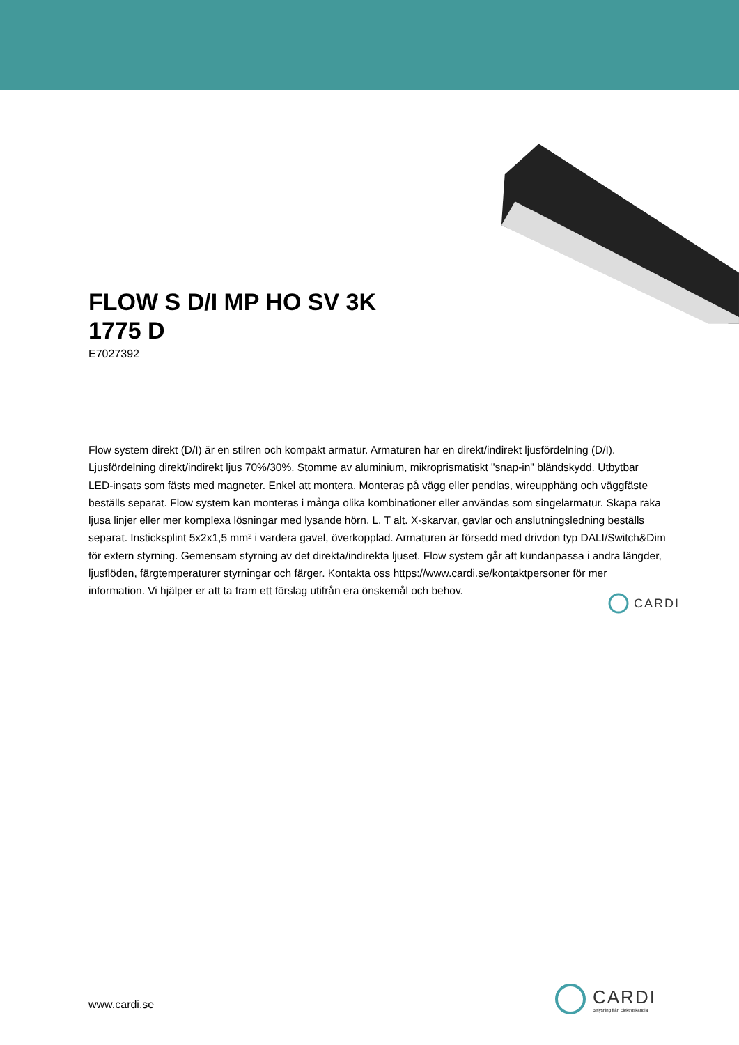FLOW S D/I MP HO SV 3K 1775 D
E7027392
Flow system direkt (D/I) är en stilren och kompakt armatur. Armaturen har en direkt/indirekt ljusfördelning (D/I). Ljusfördelning direkt/indirekt ljus 70%/30%. Stomme av aluminium, mikroprismatiskt "snap-in" bländskydd. Utbytbar LED-insats som fästs med magneter. Enkel att montera. Monteras på vägg eller pendlas, wireupphäng och väggfäste beställs separat. Flow system kan monteras i många olika kombinationer eller användas som singelarmatur. Skapa raka ljusa linjer eller mer komplexa lösningar med lysande hörn. L, T alt. X-skarvar, gavlar och anslutningsledning beställs separat. Insticksplint 5x2x1,5 mm² i vardera gavel, överkopplad. Armaturen är försedd med drivdon typ DALI/Switch&Dim för extern styrning. Gemensam styrning av det direkta/indirekta ljuset. Flow system går att kundanpassa i andra längder, ljusflöden, färgtemperaturer styrningar och färger. Kontakta oss https://www.cardi.se/kontaktpersoner för mer information. Vi hjälper er att ta fram ett förslag utifrån era önskemål och behov.
CARDI
www.cardi.se
CARDI
Belysning från Elektroskandia